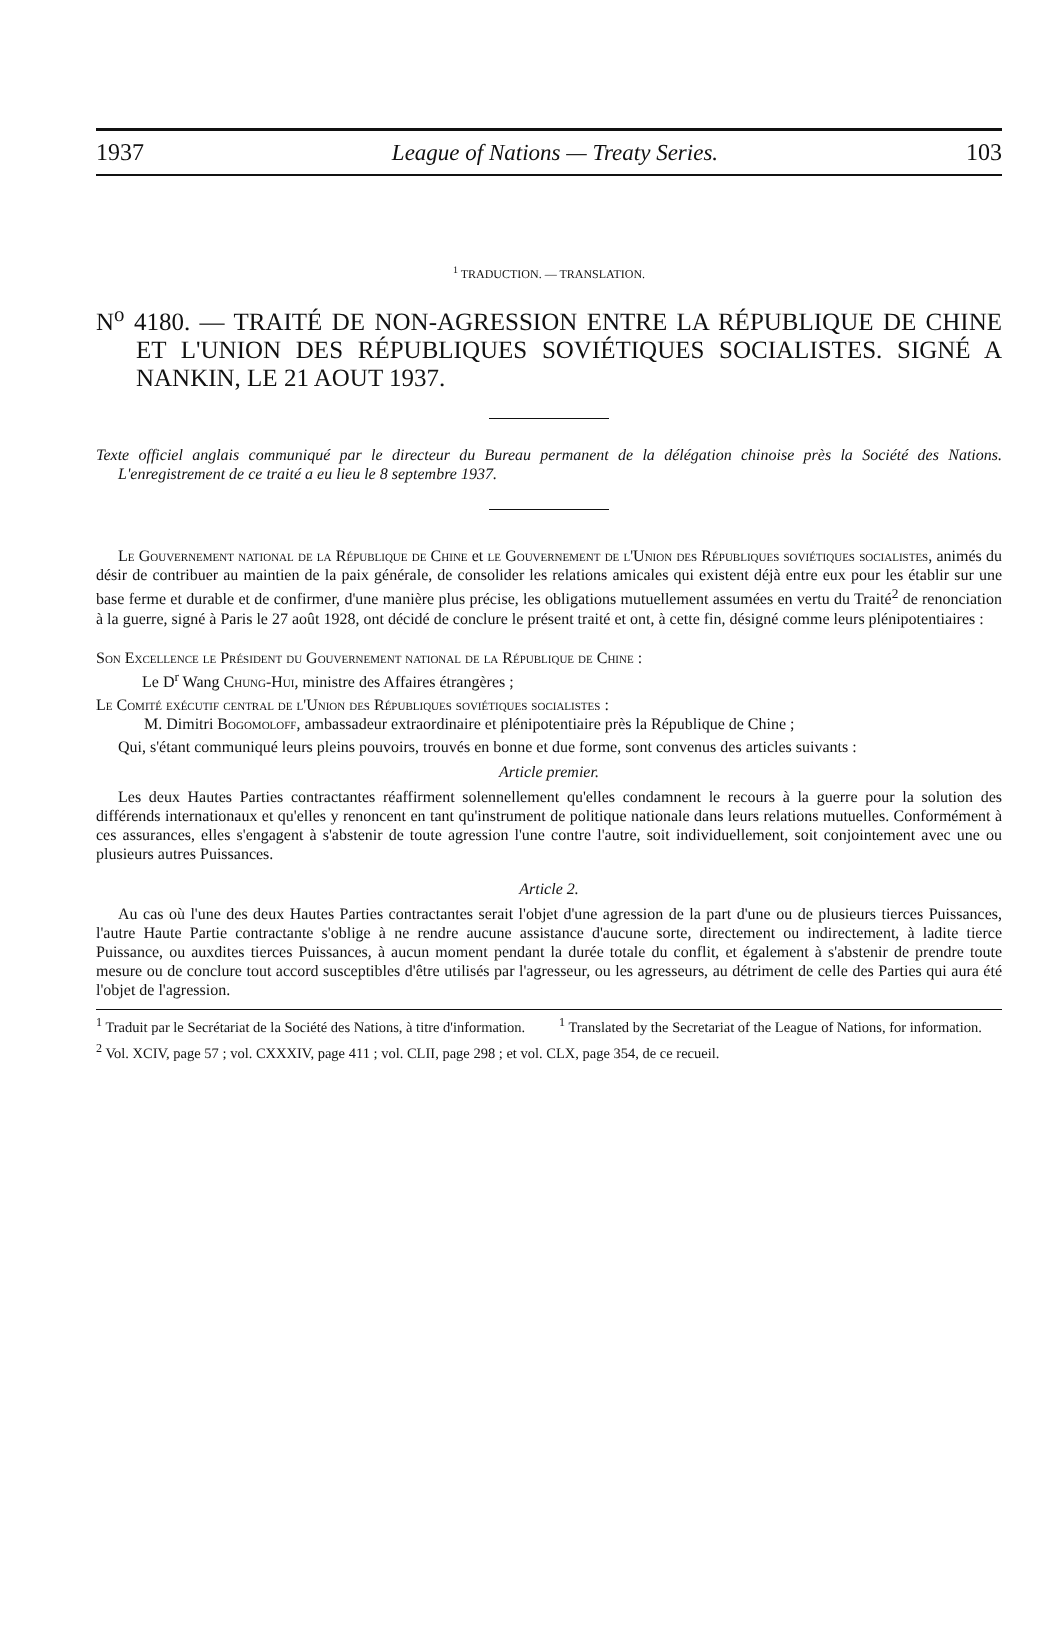1937 League of Nations — Treaty Series. 103
<sup>1</sup> TRADUCTION. — TRANSLATION.
N<sup>o</sup> 4180. — TRAITÉ DE NON-AGRESSION ENTRE LA RÉPUBLIQUE DE CHINE ET L'UNION DES RÉPUBLIQUES SOVIÉTIQUES SOCIALISTES. SIGNÉ A NANKIN, LE 21 AOUT 1937.
Texte officiel anglais communiqué par le directeur du Bureau permanent de la délégation chinoise près la Société des Nations. L'enregistrement de ce traité a eu lieu le 8 septembre 1937.
Le Gouvernement national de la République de Chine et le Gouvernement de l'Union des Républiques soviétiques socialistes, animés du désir de contribuer au maintien de la paix générale, de consolider les relations amicales qui existent déjà entre eux pour les établir sur une base ferme et durable et de confirmer, d'une manière plus précise, les obligations mutuellement assumées en vertu du Traité<sup>2</sup> de renonciation à la guerre, signé à Paris le 27 août 1928, ont décidé de conclure le présent traité et ont, à cette fin, désigné comme leurs plénipotentiaires :
Son Excellence le Président du Gouvernement national de la République de Chine :
Le D<sup>r</sup> Wang Chung-Hui, ministre des Affaires étrangères ;
Le Comité exécutif central de l'Union des Républiques soviétiques socialistes :
M. Dimitri Bogomoloff, ambassadeur extraordinaire et plénipotentiaire près la République de Chine ;
Qui, s'étant communiqué leurs pleins pouvoirs, trouvés en bonne et due forme, sont convenus des articles suivants :
Article premier.
Les deux Hautes Parties contractantes réaffirment solennellement qu'elles condamnent le recours à la guerre pour la solution des différends internationaux et qu'elles y renoncent en tant qu'instrument de politique nationale dans leurs relations mutuelles. Conformément à ces assurances, elles s'engagent à s'abstenir de toute agression l'une contre l'autre, soit individuellement, soit conjointement avec une ou plusieurs autres Puissances.
Article 2.
Au cas où l'une des deux Hautes Parties contractantes serait l'objet d'une agression de la part d'une ou de plusieurs tierces Puissances, l'autre Haute Partie contractante s'oblige à ne rendre aucune assistance d'aucune sorte, directement ou indirectement, à ladite tierce Puissance, ou auxdites tierces Puissances, à aucun moment pendant la durée totale du conflit, et également à s'abstenir de prendre toute mesure ou de conclure tout accord susceptibles d'être utilisés par l'agresseur, ou les agresseurs, au détriment de celle des Parties qui aura été l'objet de l'agression.
<sup>1</sup> Traduit par le Secrétariat de la Société des Nations, à titre d'information.
<sup>1</sup> Translated by the Secretariat of the League of Nations, for information.
<sup>2</sup> Vol. XCIV, page 57 ; vol. CXXXIV, page 411 ; vol. CLII, page 298 ; et vol. CLX, page 354, de ce recueil.